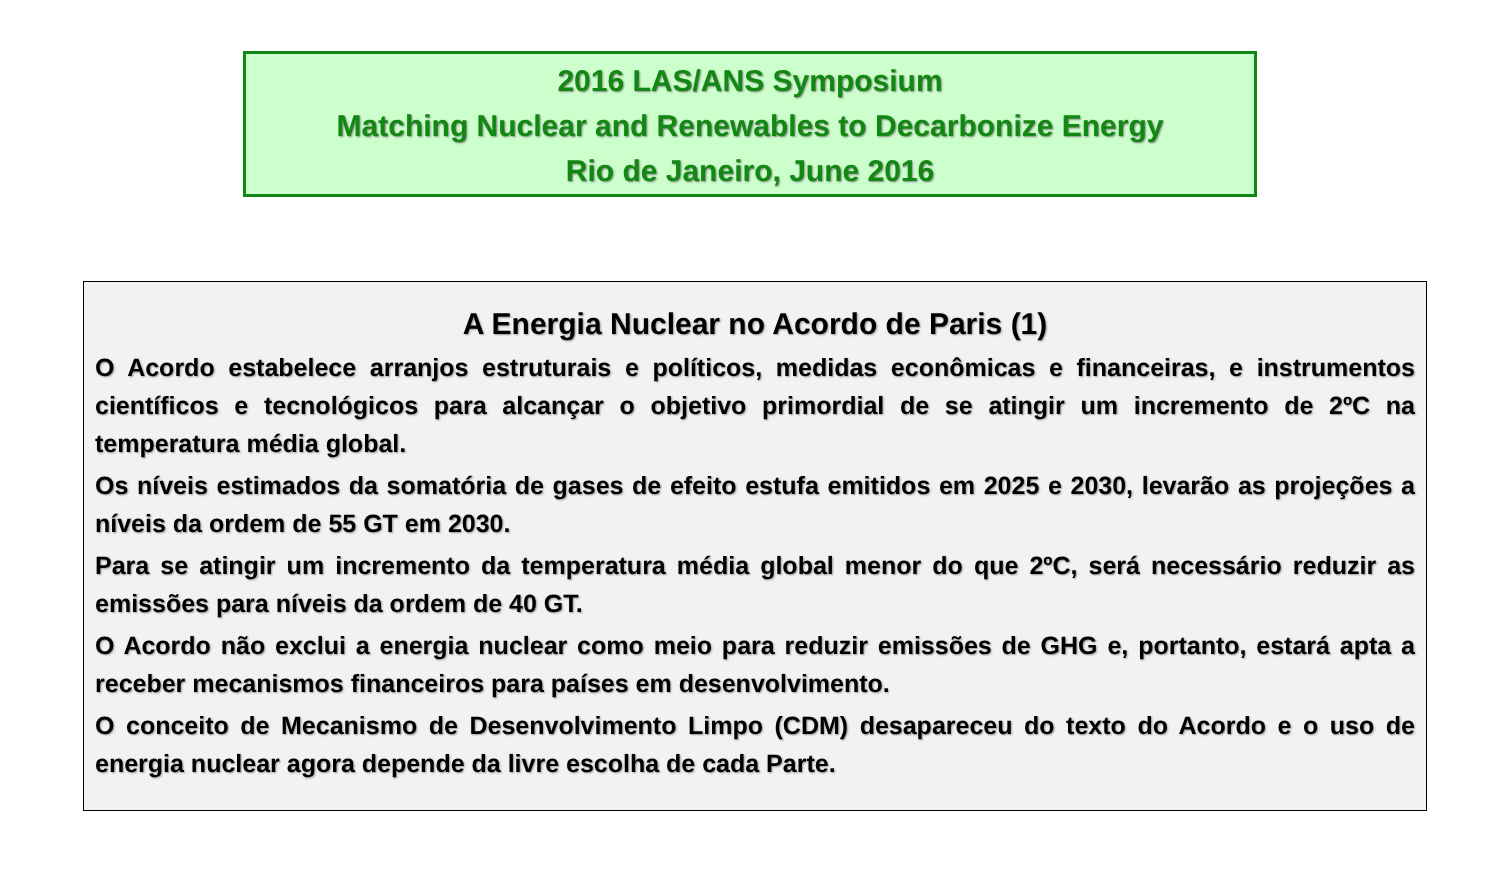2016 LAS/ANS Symposium
Matching Nuclear and Renewables to Decarbonize Energy
Rio de Janeiro, June 2016
A Energia Nuclear no Acordo de Paris (1)
O Acordo estabelece arranjos estruturais e políticos, medidas econômicas e financeiras, e instrumentos científicos e tecnológicos para alcançar o objetivo primordial de se atingir um incremento de 2ºC na temperatura média global.
Os níveis estimados da somatória de gases de efeito estufa emitidos em 2025 e 2030, levarão as projeções a níveis da ordem de 55 GT em 2030.
Para se atingir um incremento da temperatura média global menor do que 2ºC, será necessário reduzir as emissões para níveis da ordem de 40 GT.
O Acordo não exclui a energia nuclear como meio para reduzir emissões de GHG e, portanto, estará apta a receber mecanismos financeiros para países em desenvolvimento.
O conceito de Mecanismo de Desenvolvimento Limpo (CDM) desapareceu do texto do Acordo e o uso de energia nuclear agora depende da livre escolha de cada Parte.